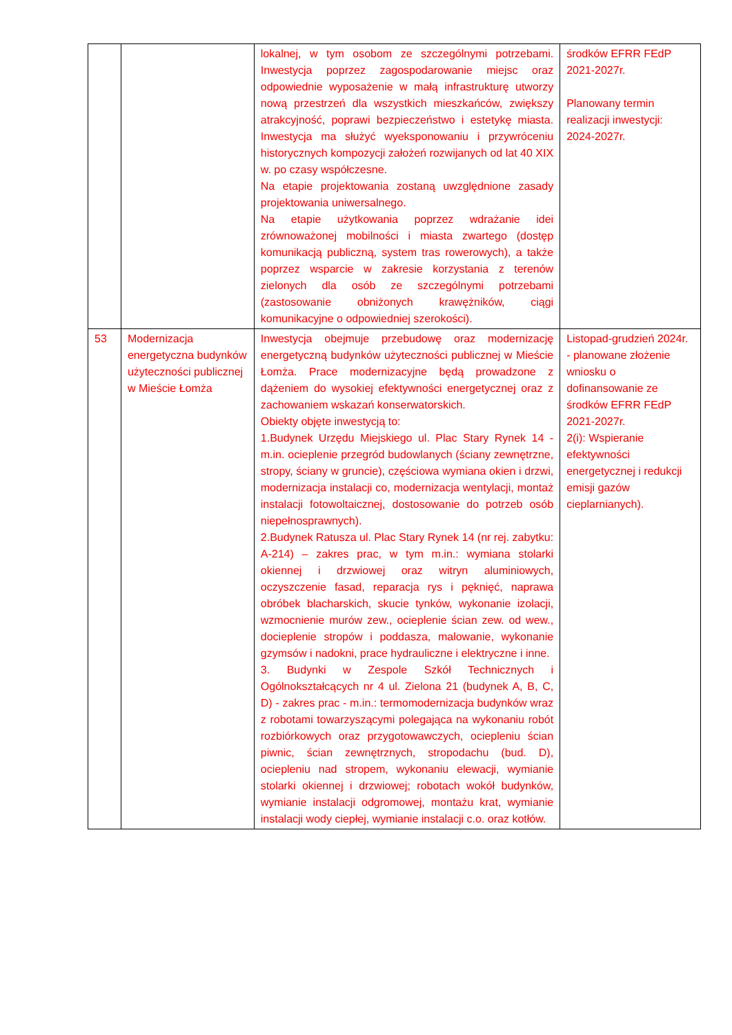| | | lokalnej, w tym osobom ze szczególnymi potrzebami. Inwestycja poprzez zagospodarowanie miejsc oraz odpowiednie wyposażenie w małą infrastrukturę utworzy nową przestrzeń dla wszystkich mieszkańców, zwiększy atrakcyjność, poprawi bezpieczeństwo i estetykę miasta. Inwestycja ma służyć wyeksponowaniu i przywróceniu historycznych kompozycji założeń rozwijanych od lat 40 XIX w. po czasy współczesne. Na etapie projektowania zostaną uwzględnione zasady projektowania uniwersalnego. Na etapie użytkowania poprzez wdrażanie idei zrównoważonej mobilności i miasta zwartego (dostęp komunikacją publiczną, system tras rowerowych), a także poprzez wsparcie w zakresie korzystania z terenów zielonych dla osób ze szczególnymi potrzebami (zastosowanie obniżonych krawężników, ciągi komunikacyjne o odpowiedniej szerokości). | środków EFRR FEdP 2021-2027r. Planowany termin realizacji inwestycji: 2024-2027r. |
| 53 | Modernizacja energetyczna budynków użyteczności publicznej w Mieście Łomża | Inwestycja obejmuje przebudowę oraz modernizację energetyczną budynków użyteczności publicznej w Mieście Łomża. Prace modernizacyjne będą prowadzone z dążeniem do wysokiej efektywności energetycznej oraz z zachowaniem wskazań konserwatorskich. Obiekty objęte inwestycją to: 1.Budynek Urzędu Miejskiego ul. Plac Stary Rynek 14 - m.in. ocieplenie przegród budowlanych (ściany zewnętrzne, stropy, ściany w gruncie), częściowa wymiana okien i drzwi, modernizacja instalacji co, modernizacja wentylacji, montaż instalacji fotowoltaicznej, dostosowanie do potrzeb osób niepełnosprawnych). 2.Budynek Ratusza ul. Plac Stary Rynek 14 (nr rej. zabytku: A-214) – zakres prac, w tym m.in.: wymiana stolarki okiennej i drzwiowej oraz witryn aluminiowych, oczyszczenie fasad, reparacja rys i pęknięć, naprawa obróbek blacharskich, skucie tynków, wykonanie izolacji, wzmocnienie murów zew., ocieplenie ścian zew. od wew., docieplenie stropów i poddasza, malowanie, wykonanie gzymsów i nadokni, prace hydrauliczne i elektryczne i inne. 3. Budynki w Zespole Szkół Technicznych i Ogólnokształcących nr 4 ul. Zielona 21 (budynek A, B, C, D) - zakres prac - m.in.: termomodernizacja budynków wraz z robotami towarzyszącymi polegająca na wykonaniu robót rozbiórkowych oraz przygotowawczych, ociepleniu ścian piwnic, ścian zewnętrznych, stropodachu (bud. D), ociepleniu nad stropem, wykonaniu elewacji, wymianie stolarki okiennej i drzwiowej; robotach wokół budynków, wymianie instalacji odgromowej, montażu krat, wymianie instalacji wody ciepłej, wymianie instalacji c.o. oraz kotłów. | Listopad-grudzień 2024r. - planowane złożenie wniosku o dofinansowanie ze środków EFRR FEdP 2021-2027r. 2(i): Wspieranie efektywności energetycznej i redukcji emisji gazów cieplarnianych). |